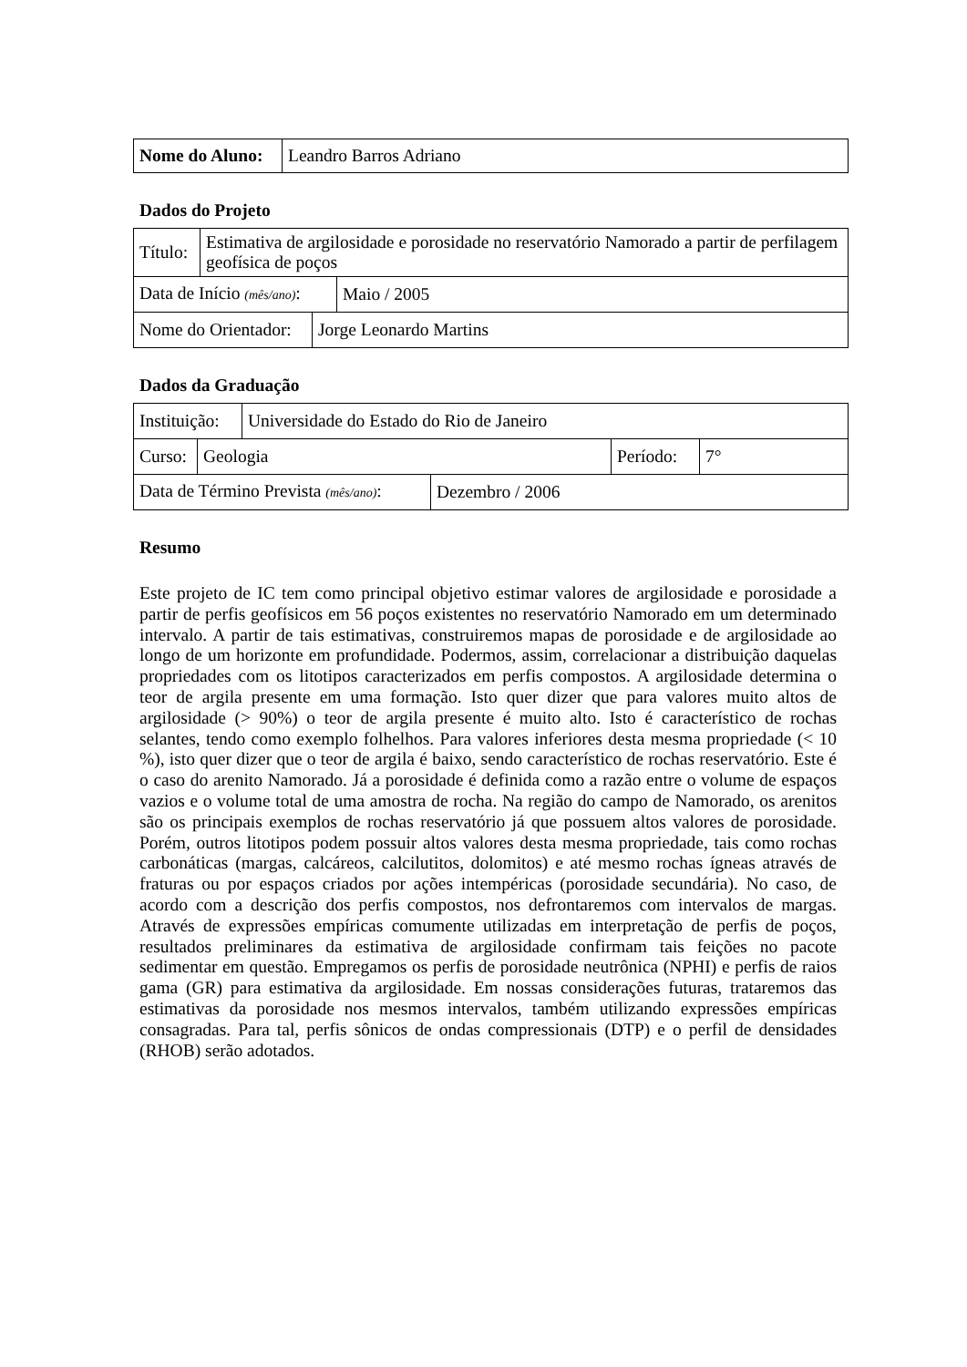| Nome do Aluno: | Leandro Barros Adriano |
Dados do Projeto
| Título: | Estimativa de argilosidade e porosidade no reservatório Namorado a partir de perfilagem geofísica de poços |
| Data de Início (mês/ano) : | Maio / 2005 |
| Nome do Orientador: | Jorge Leonardo Martins |
Dados da Graduação
| Instituição: | Universidade do Estado do Rio de Janeiro |
| Curso: | Geologia | Período: | 7° |
| Data de Término Prevista (mês/ano) : | Dezembro / 2006 |
Resumo
Este projeto de IC tem como principal objetivo estimar valores de argilosidade e porosidade a partir de perfis geofísicos em 56 poços existentes no reservatório Namorado em um determinado intervalo. A partir de tais estimativas, construiremos mapas de porosidade e de argilosidade ao longo de um horizonte em profundidade. Podermos, assim, correlacionar a distribuição daquelas propriedades com os litotipos caracterizados em perfis compostos. A argilosidade determina o teor de argila presente em uma formação. Isto quer dizer que para valores muito altos de argilosidade (> 90%) o teor de argila presente é muito alto. Isto é característico de rochas selantes, tendo como exemplo folhelhos. Para valores inferiores desta mesma propriedade (< 10 %), isto quer dizer que o teor de argila é baixo, sendo característico de rochas reservatório. Este é o caso do arenito Namorado. Já a porosidade é definida como a razão entre o volume de espaços vazios e o volume total de uma amostra de rocha. Na região do campo de Namorado, os arenitos são os principais exemplos de rochas reservatório já que possuem altos valores de porosidade. Porém, outros litotipos podem possuir altos valores desta mesma propriedade, tais como rochas carbonáticas (margas, calcáreos, calcilutitos, dolomitos) e até mesmo rochas ígneas através de fraturas ou por espaços criados por ações intempéricas (porosidade secundária). No caso, de acordo com a descrição dos perfis compostos, nos defrontaremos com intervalos de margas. Através de expressões empíricas comumente utilizadas em interpretação de perfis de poços, resultados preliminares da estimativa de argilosidade confirmam tais feições no pacote sedimentar em questão. Empregamos os perfis de porosidade neutrônica (NPHI) e perfis de raios gama (GR) para estimativa da argilosidade. Em nossas considerações futuras, trataremos das estimativas da porosidade nos mesmos intervalos, também utilizando expressões empíricas consagradas. Para tal, perfis sônicos de ondas compressionais (DTP) e o perfil de densidades (RHOB) serão adotados.